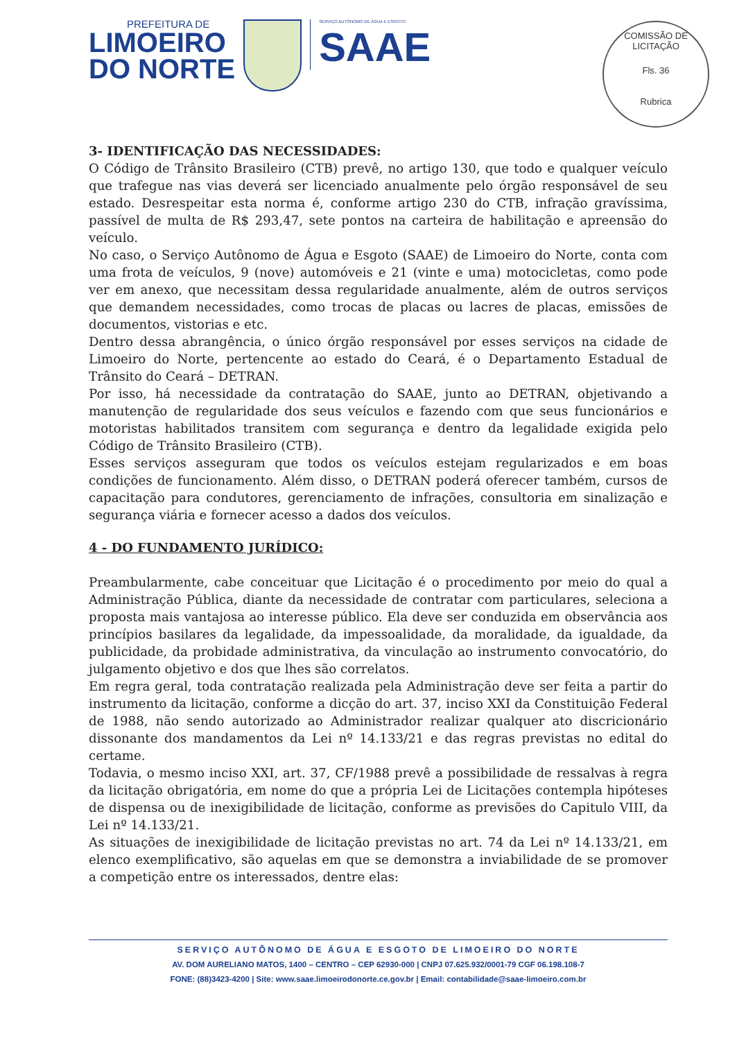PREFEITURA DE
LIMOEIRO
DO NORTE
SERVIÇO AUTÔNOMO DE ÁGUA E ESGOTO
SAAE
COMISSÃO DE LICITAÇÃO
Fls. 36
Rubrica
3- IDENTIFICAÇÃO DAS NECESSIDADES:
O Código de Trânsito Brasileiro (CTB) prevê, no artigo 130, que todo e qualquer veículo que trafegue nas vias deverá ser licenciado anualmente pelo órgão responsável de seu estado. Desrespeitar esta norma é, conforme artigo 230 do CTB, infração gravíssima, passível de multa de R$ 293,47, sete pontos na carteira de habilitação e apreensão do veículo.
No caso, o Serviço Autônomo de Água e Esgoto (SAAE) de Limoeiro do Norte, conta com uma frota de veículos, 9 (nove) automóveis e 21 (vinte e uma) motocicletas, como pode ver em anexo, que necessitam dessa regularidade anualmente, além de outros serviços que demandem necessidades, como trocas de placas ou lacres de placas, emissões de documentos, vistorias e etc.
Dentro dessa abrangência, o único órgão responsável por esses serviços na cidade de Limoeiro do Norte, pertencente ao estado do Ceará, é o Departamento Estadual de Trânsito do Ceará – DETRAN.
Por isso, há necessidade da contratação do SAAE, junto ao DETRAN, objetivando a manutenção de regularidade dos seus veículos e fazendo com que seus funcionários e motoristas habilitados transitem com segurança e dentro da legalidade exigida pelo Código de Trânsito Brasileiro (CTB).
Esses serviços asseguram que todos os veículos estejam regularizados e em boas condições de funcionamento. Além disso, o DETRAN poderá oferecer também, cursos de capacitação para condutores, gerenciamento de infrações, consultoria em sinalização e segurança viária e fornecer acesso a dados dos veículos.
4 - DO FUNDAMENTO JURÍDICO:
Preambularmente, cabe conceituar que Licitação é o procedimento por meio do qual a Administração Pública, diante da necessidade de contratar com particulares, seleciona a proposta mais vantajosa ao interesse público. Ela deve ser conduzida em observância aos princípios basilares da legalidade, da impessoalidade, da moralidade, da igualdade, da publicidade, da probidade administrativa, da vinculação ao instrumento convocatório, do julgamento objetivo e dos que lhes são correlatos.
Em regra geral, toda contratação realizada pela Administração deve ser feita a partir do instrumento da licitação, conforme a dicção do art. 37, inciso XXI da Constituição Federal de 1988, não sendo autorizado ao Administrador realizar qualquer ato discricionário dissonante dos mandamentos da Lei nº 14.133/21 e das regras previstas no edital do certame.
Todavia, o mesmo inciso XXI, art. 37, CF/1988 prevê a possibilidade de ressalvas à regra da licitação obrigatória, em nome do que a própria Lei de Licitações contempla hipóteses de dispensa ou de inexigibilidade de licitação, conforme as previsões do Capitulo VIII, da Lei nº 14.133/21.
As situações de inexigibilidade de licitação previstas no art. 74 da Lei nº 14.133/21, em elenco exemplificativo, são aquelas em que se demonstra a inviabilidade de se promover a competição entre os interessados, dentre elas:
SERVIÇO AUTÔNOMO DE ÁGUA E ESGOTO DE LIMOEIRO DO NORTE
AV. DOM AURELIANO MATOS, 1400 – CENTRO – CEP 62930-000 | CNPJ 07.625.932/0001-79 CGF 06.198.108-7
FONE: (88)3423-4200 | Site: www.saae.limoeirodonorte.ce.gov.br | Email: contabilidade@saae-limoeiro.com.br